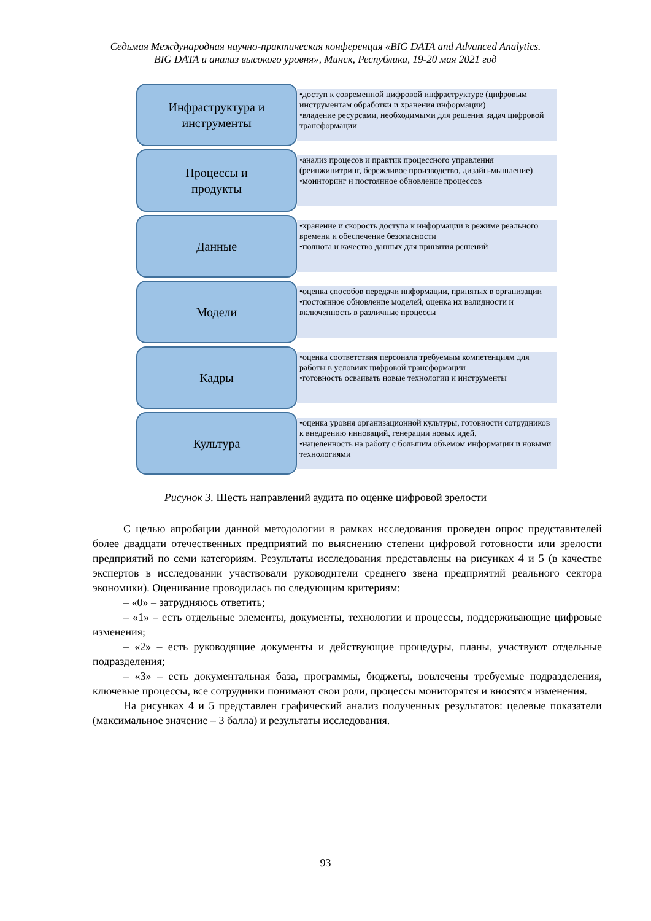Седьмая Международная научно-практическая конференция «BIG DATA and Advanced Analytics.
BIG DATA и анализ высокого уровня», Минск, Республика, 19-20 мая 2021 год
Инфраструктура и
инструменты
•доступ к современной цифровой инфраструктуре (цифровым инструментам обработки и хранения информации)
•владение ресурсами, необходимыми для решения задач цифровой трансформации
Процессы и
продукты
•анализ процесов и практик процессного управления (реинжинитринг, бережливое производство, дизайн-мышление)
•мониторинг и постоянное обновление процессов
Данные
•хранение и скорость доступа к информации в режиме реального времени и обеспечение безопасности
•полнота и качество данных для принятия решений
Модели
•оценка способов передачи информации, принятых в организации
•постоянное обновление моделей, оценка их валидности и включенность в различные процессы
Кадры
•оценка соответствия персонала требуемым компетенциям для работы в условиях цифровой трансформации
•готовность осваивать новые технологии и инструменты
Культура
•оценка уровня организационной культуры, готовности сотрудников к внедрению инноваций, генерации новых идей,
•нацеленность на работу с большим объемом информации и новыми технологиями
Рисунок 3. Шесть направлений аудита по оценке цифровой зрелости
С целью апробации данной методологии в рамках исследования проведен опрос представителей более двадцати отечественных предприятий по выяснению степени цифровой готовности или зрелости предприятий по семи категориям. Результаты исследования представлены на рисунках 4 и 5 (в качестве экспертов в исследовании участвовали руководители среднего звена предприятий реального сектора экономики). Оценивание проводилась по следующим критериям:
– «0» – затрудняюсь ответить;
– «1» – есть отдельные элементы, документы, технологии и процессы, поддерживающие цифровые изменения;
– «2» – есть руководящие документы и действующие процедуры, планы, участвуют отдельные подразделения;
– «3» – есть документальная база, программы, бюджеты, вовлечены требуемые подразделения, ключевые процессы, все сотрудники понимают свои роли, процессы мониторятся и вносятся изменения.
На рисунках 4 и 5 представлен графический анализ полученных результатов: целевые показатели (максимальное значение – 3 балла) и результаты исследования.
93